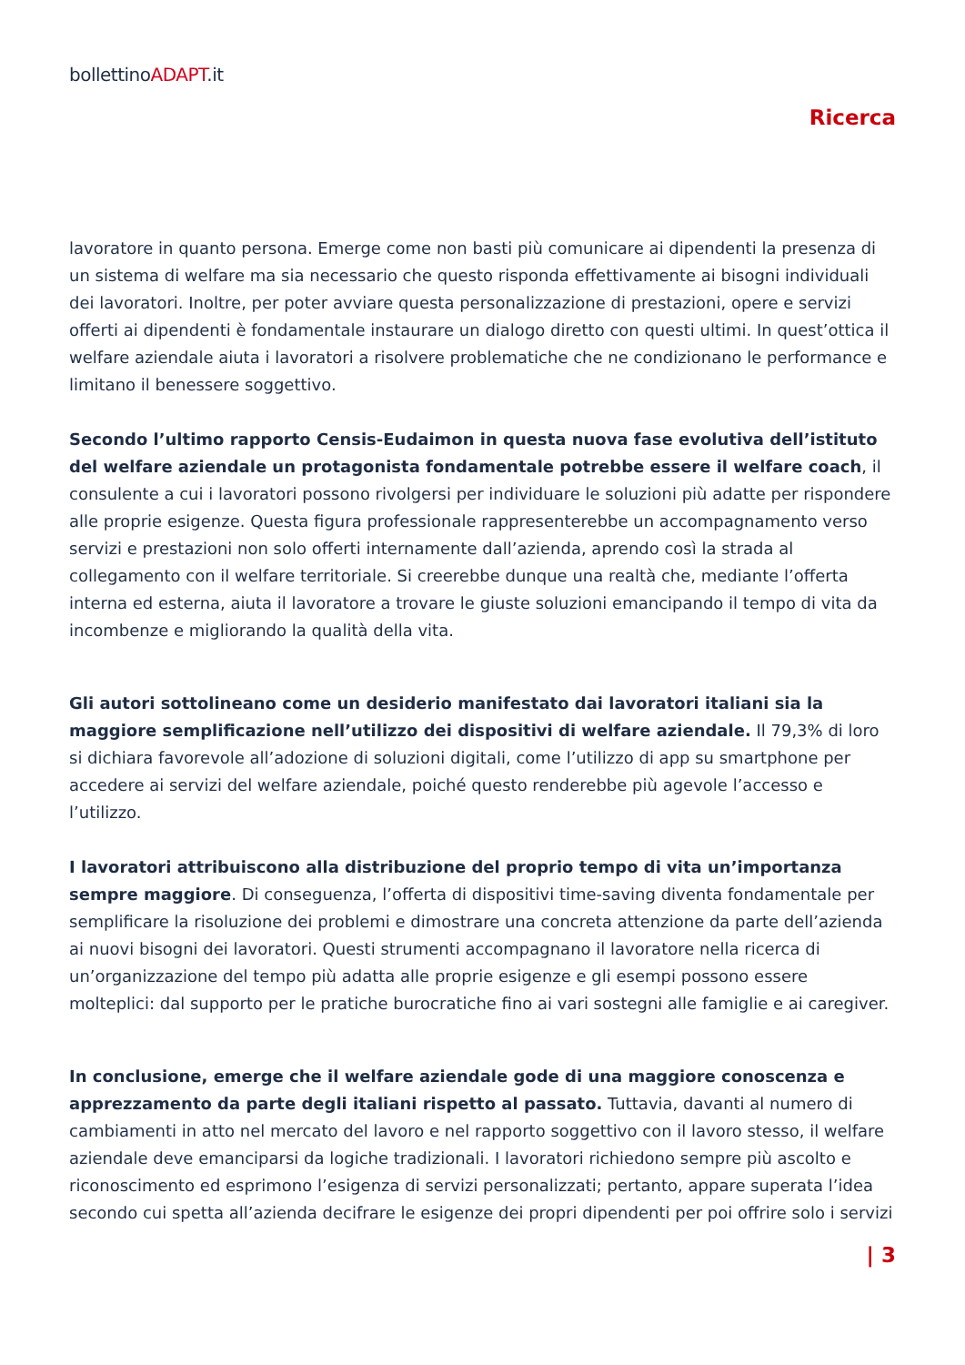bollettinoADAPT.it
Ricerca
lavoratore in quanto persona. Emerge come non basti più comunicare ai dipendenti la presenza di un sistema di welfare ma sia necessario che questo risponda effettivamente ai bisogni individuali dei lavoratori. Inoltre, per poter avviare questa personalizzazione di prestazioni, opere e servizi offerti ai dipendenti è fondamentale instaurare un dialogo diretto con questi ultimi. In quest’ottica il welfare aziendale aiuta i lavoratori a risolvere problematiche che ne condizionano le performance e limitano il benessere soggettivo.
Secondo l’ultimo rapporto Censis-Eudaimon in questa nuova fase evolutiva dell’istituto del welfare aziendale un protagonista fondamentale potrebbe essere il welfare coach, il consulente a cui i lavoratori possono rivolgersi per individuare le soluzioni più adatte per rispondere alle proprie esigenze. Questa figura professionale rappresenterebbe un accompagnamento verso servizi e prestazioni non solo offerti internamente dall’azienda, aprendo così la strada al collegamento con il welfare territoriale. Si creerebbe dunque una realtà che, mediante l’offerta interna ed esterna, aiuta il lavoratore a trovare le giuste soluzioni emancipando il tempo di vita da incombenze e migliorando la qualità della vita.
Gli autori sottolineano come un desiderio manifestato dai lavoratori italiani sia la maggiore semplificazione nell’utilizzo dei dispositivi di welfare aziendale. Il 79,3% di loro si dichiara favorevole all’adozione di soluzioni digitali, come l’utilizzo di app su smartphone per accedere ai servizi del welfare aziendale, poiché questo renderebbe più agevole l’accesso e l’utilizzo.
I lavoratori attribuiscono alla distribuzione del proprio tempo di vita un’importanza sempre maggiore. Di conseguenza, l’offerta di dispositivi time-saving diventa fondamentale per semplificare la risoluzione dei problemi e dimostrare una concreta attenzione da parte dell’azienda ai nuovi bisogni dei lavoratori. Questi strumenti accompagnano il lavoratore nella ricerca di un’organizzazione del tempo più adatta alle proprie esigenze e gli esempi possono essere molteplici: dal supporto per le pratiche burocratiche fino ai vari sostegni alle famiglie e ai caregiver.
In conclusione, emerge che il welfare aziendale gode di una maggiore conoscenza e apprezzamento da parte degli italiani rispetto al passato. Tuttavia, davanti al numero di cambiamenti in atto nel mercato del lavoro e nel rapporto soggettivo con il lavoro stesso, il welfare aziendale deve emanciparsi da logiche tradizionali. I lavoratori richiedono sempre più ascolto e riconoscimento ed esprimono l’esigenza di servizi personalizzati; pertanto, appare superata l’idea secondo cui spetta all’azienda decifrare le esigenze dei propri dipendenti per poi offrire solo i servizi
| 3